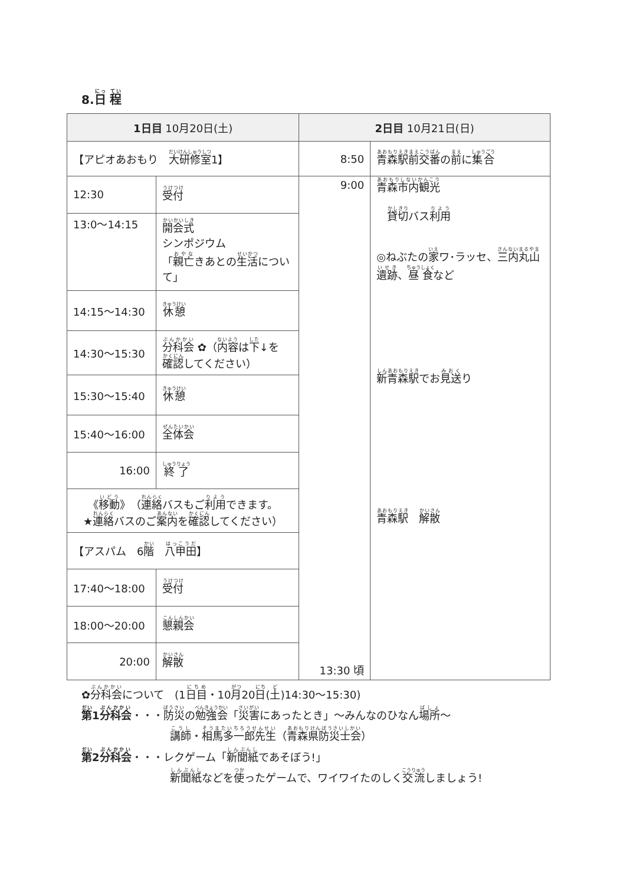8.日 程
| 1日目 10月20日(土) | | 2日目 10月21日(日) | |
| --- | --- | --- | --- |
| 【アピオあおもり 大研修室 1】 | | 8:50 | 青森駅前交番 の 前 に 集合 |
| 12:30 | 受付 | 9:00 13:30 頃 | 青森市内観光 貸切 バス 利用 ◎ねぶたの 家 ワ･ラッセ、 三 内丸山遺跡 、 昼食 など 新青森駅 でお 見送 り 青森駅 解散 |
| 13:0～14:15 | 開会式 シンポジウム 「 親亡 きあとの 生活 について」 | | |
| 14:15～14:30 | 休憩 | | |
| 14:30～15:30 | 分科会 ✿（ 内容 は 下 ↓を 確認 してください） | | |
| 15:30～15:40 | 休憩 | | |
| 15:40～16:00 | 全体会 | | |
| 16:00 | 終了 | | |
| 《 移動 》（ 連絡 バスもご 利用 できます。 ★ 連絡 バスのご 案内 を 確認 してください） | | | |
| 【アスパム 6 階 八甲田 】 | | | |
| 17:40～18:00 | 受付 | | |
| 18:00～20:00 | 懇親会 | | |
| 20:00 | 解散 | | |
✿分科会について　(1日目・10月20日(土)14:30～15:30)
第1分科会・・・防災の勉強会「災害にあったとき」～みんなのひなん場所～
講師・相馬多一郎先生（青森県防災士会）
第2分科会・・・レクゲーム「新聞紙であそぼう!」
新聞紙などを使ったゲームで、ワイワイたのしく交流しましょう!